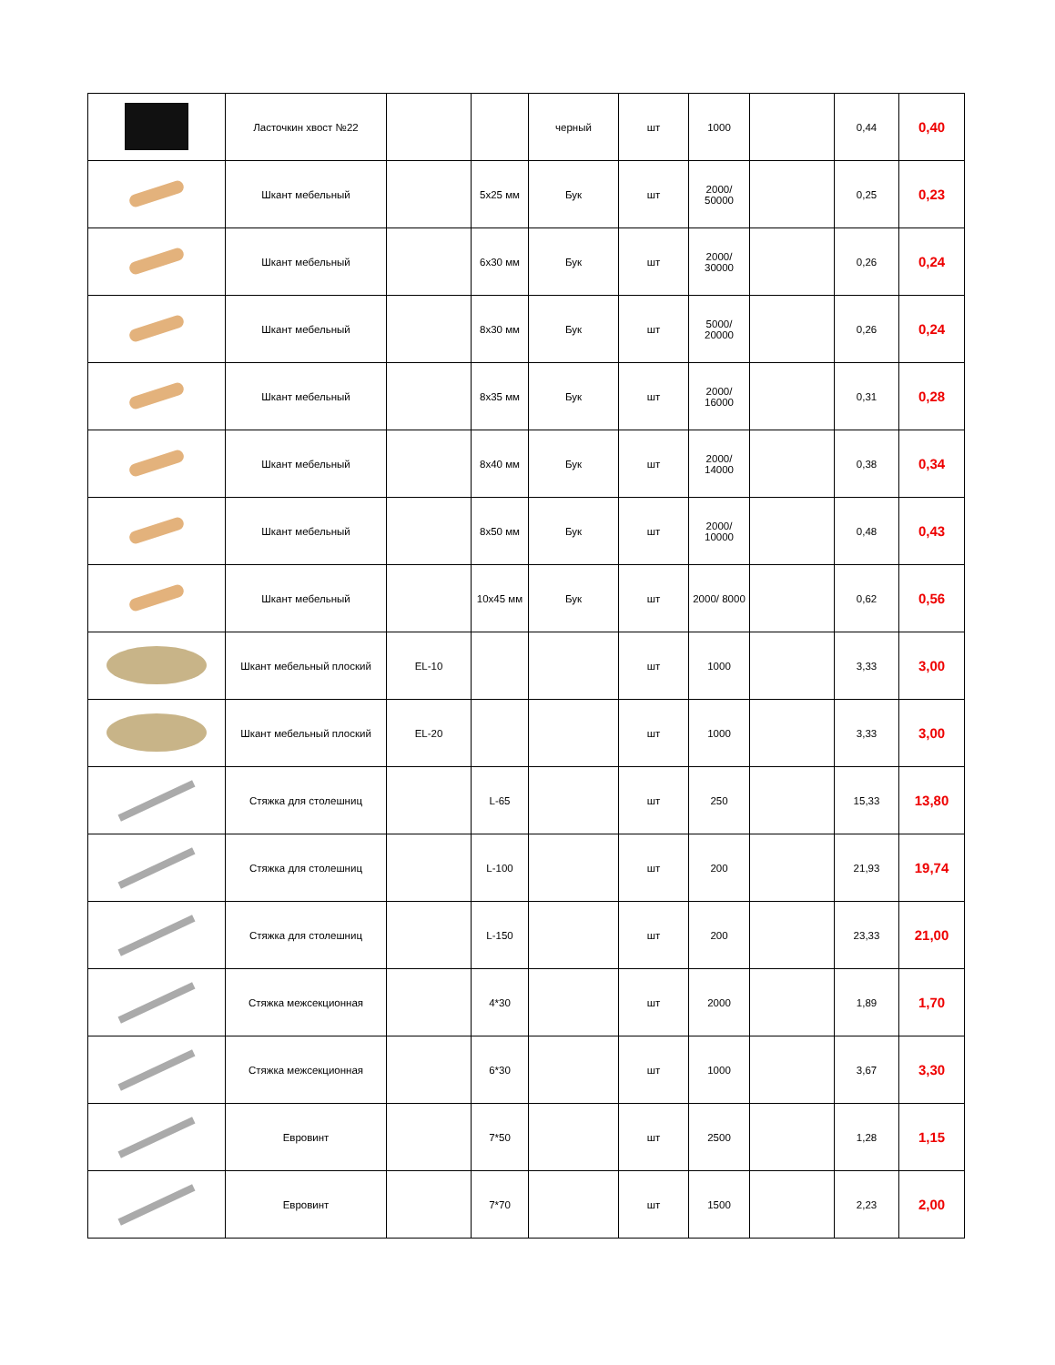| | Ласточкин хвост №22 | | | черный | шт | 1000 | | 0,44 | 0,40 |
| | Шкант мебельный | | 5x25 мм | Бук | шт | 2000/ 50000 | | 0,25 | 0,23 |
| | Шкант мебельный | | 6x30 мм | Бук | шт | 2000/ 30000 | | 0,26 | 0,24 |
| | Шкант мебельный | | 8x30 мм | Бук | шт | 5000/ 20000 | | 0,26 | 0,24 |
| | Шкант мебельный | | 8x35 мм | Бук | шт | 2000/ 16000 | | 0,31 | 0,28 |
| | Шкант мебельный | | 8x40 мм | Бук | шт | 2000/ 14000 | | 0,38 | 0,34 |
| | Шкант мебельный | | 8x50 мм | Бук | шт | 2000/ 10000 | | 0,48 | 0,43 |
| | Шкант мебельный | | 10x45 мм | Бук | шт | 2000/ 8000 | | 0,62 | 0,56 |
| | Шкант мебельный плоский | EL-10 | | | шт | 1000 | | 3,33 | 3,00 |
| | Шкант мебельный плоский | EL-20 | | | шт | 1000 | | 3,33 | 3,00 |
| | Стяжка для столешниц | | L-65 | | шт | 250 | | 15,33 | 13,80 |
| | Стяжка для столешниц | | L-100 | | шт | 200 | | 21,93 | 19,74 |
| | Стяжка для столешниц | | L-150 | | шт | 200 | | 23,33 | 21,00 |
| | Стяжка межсекционная | | 4*30 | | шт | 2000 | | 1,89 | 1,70 |
| | Стяжка межсекционная | | 6*30 | | шт | 1000 | | 3,67 | 3,30 |
| | Евровинт | | 7*50 | | шт | 2500 | | 1,28 | 1,15 |
| | Евровинт | | 7*70 | | шт | 1500 | | 2,23 | 2,00 |